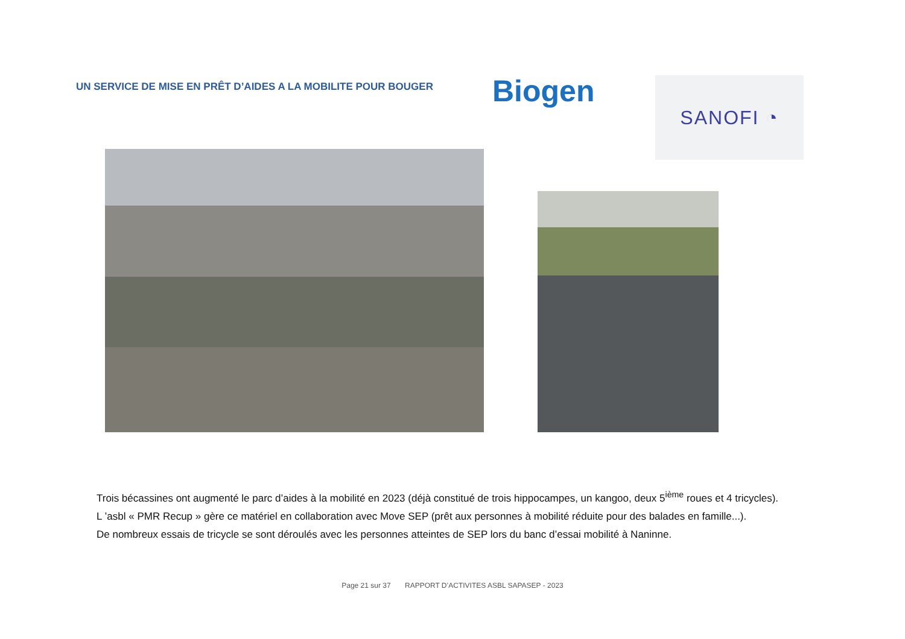UN SERVICE DE MISE EN PRÊT D’AIDES A LA MOBILITE POUR BOUGER
Biogen
SANOFI ◔
Trois bécassines ont augmenté le parc d’aides à la mobilité en 2023 (déjà constitué de trois hippocampes, un kangoo, deux 5<sup>ième</sup> roues et 4 tricycles).
L ’asbl « PMR Recup » gère ce matériel en collaboration avec Move SEP (prêt aux personnes à mobilité réduite pour des balades en famille...).
De nombreux essais de tricycle se sont déroulés avec les personnes atteintes de SEP lors du banc d’essai mobilité à Naninne.
Page 21 sur 37 RAPPORT D’ACTIVITES ASBL SAPASEP - 2023